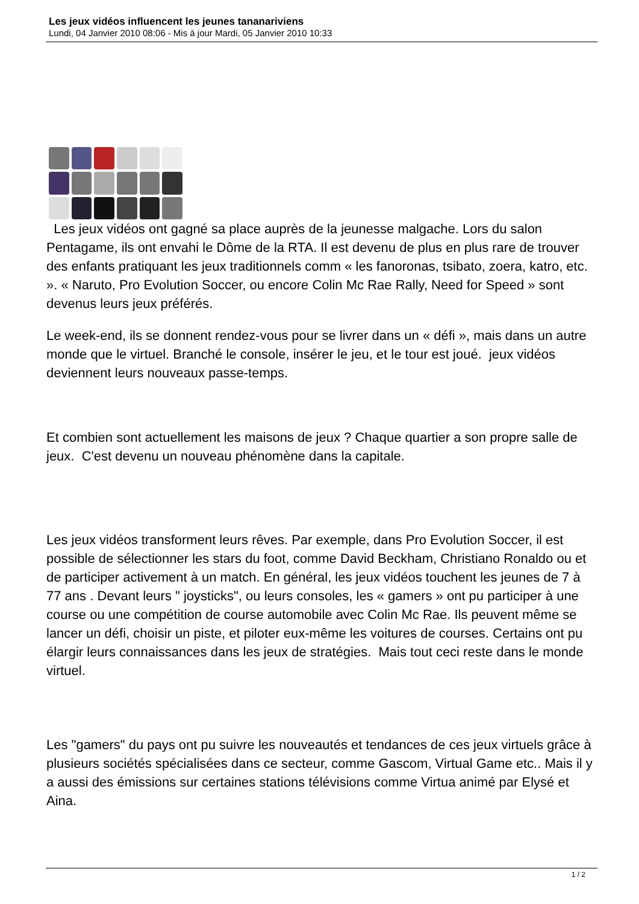Les jeux vidéos influencent les jeunes tananariviens
Lundi, 04 Janvier 2010 08:06 - Mis à jour Mardi, 05 Janvier 2010 10:33
Les jeux vidéos ont gagné sa place auprès de la jeunesse malgache. Lors du salon Pentagame, ils ont envahi le Dôme de la RTA. Il est devenu de plus en plus rare de trouver des enfants pratiquant les jeux traditionnels comm « les fanoronas, tsibato, zoera, katro, etc. ». « Naruto, Pro Evolution Soccer, ou encore Colin Mc Rae Rally, Need for Speed » sont devenus leurs jeux préférés.
Le week-end, ils se donnent rendez-vous pour se livrer dans un « défi », mais dans un autre monde que le virtuel. Branché le console, insérer le jeu, et le tour est joué. jeux vidéos deviennent leurs nouveaux passe-temps.
Et combien sont actuellement les maisons de jeux ? Chaque quartier a son propre salle de jeux. C'est devenu un nouveau phénomène dans la capitale.
Les jeux vidéos transforment leurs rêves. Par exemple, dans Pro Evolution Soccer, il est possible de sélectionner les stars du foot, comme David Beckham, Christiano Ronaldo ou et de participer activement à un match. En général, les jeux vidéos touchent les jeunes de 7 à 77 ans . Devant leurs " joysticks", ou leurs consoles, les « gamers » ont pu participer à une course ou une compétition de course automobile avec Colin Mc Rae. Ils peuvent même se lancer un défi, choisir un piste, et piloter eux-même les voitures de courses. Certains ont pu élargir leurs connaissances dans les jeux de stratégies. Mais tout ceci reste dans le monde virtuel.
Les "gamers" du pays ont pu suivre les nouveautés et tendances de ces jeux virtuels grâce à plusieurs sociétés spécialisées dans ce secteur, comme Gascom, Virtual Game etc.. Mais il y a aussi des émissions sur certaines stations télévisions comme Virtua animé par Elysé et Aina.
1 / 2